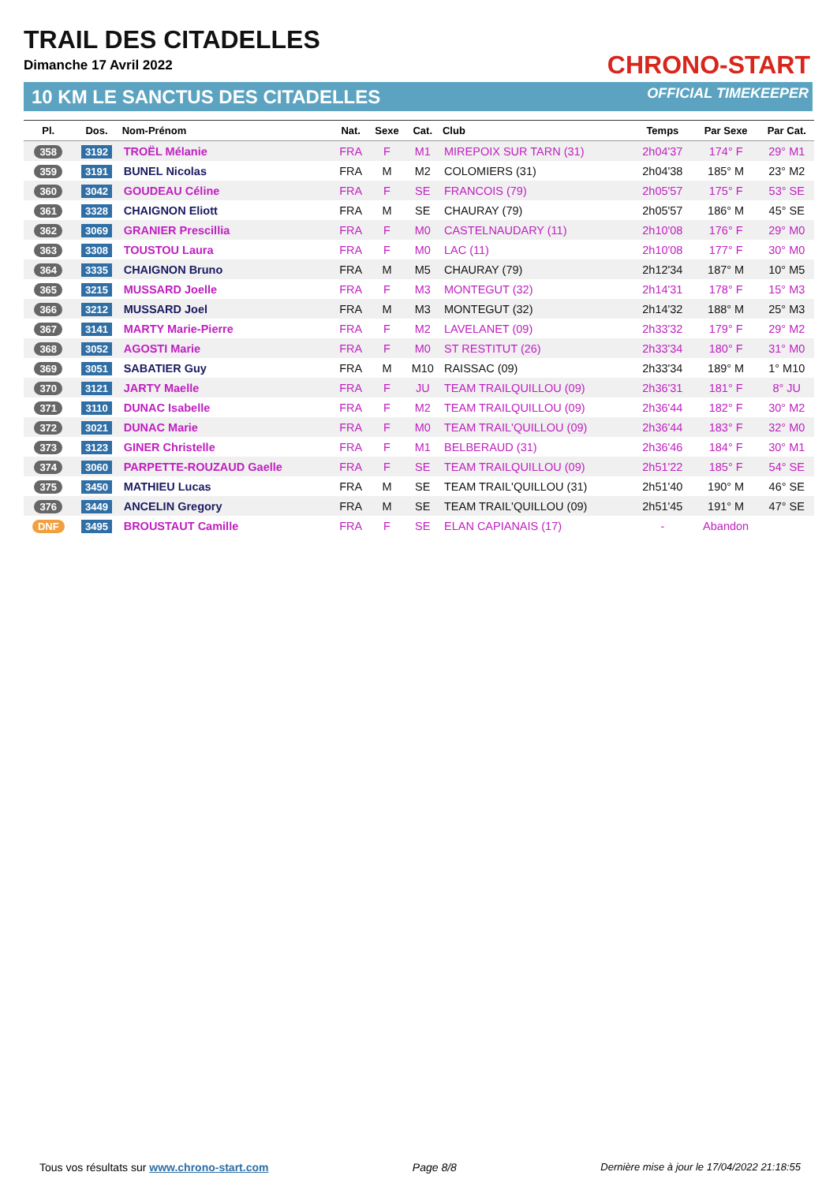TRAIL DES CITADELLES
Dimanche 17 Avril 2022
10 KM LE SANCTUS DES CITADELLES
CHRONO-START
OFFICIAL TIMEKEEPER
| Pl. | Dos. | Nom-Prénom | Nat. | Sexe | Cat. | Club | Temps | Par Sexe | Par Cat. |
| --- | --- | --- | --- | --- | --- | --- | --- | --- | --- |
| 358 | 3192 | TROËL Mélanie | FRA | F | M1 | MIREPOIX SUR TARN (31) | 2h04'37 | 174° F | 29° M1 |
| 359 | 3191 | BUNEL Nicolas | FRA | M | M2 | COLOMIERS (31) | 2h04'38 | 185° M | 23° M2 |
| 360 | 3042 | GOUDEAU Céline | FRA | F | SE | FRANCOIS (79) | 2h05'57 | 175° F | 53° SE |
| 361 | 3328 | CHAIGNON Eliott | FRA | M | SE | CHAURAY (79) | 2h05'57 | 186° M | 45° SE |
| 362 | 3069 | GRANIER Prescillia | FRA | F | M0 | CASTELNAUDARY (11) | 2h10'08 | 176° F | 29° M0 |
| 363 | 3308 | TOUSTOU Laura | FRA | F | M0 | LAC (11) | 2h10'08 | 177° F | 30° M0 |
| 364 | 3335 | CHAIGNON Bruno | FRA | M | M5 | CHAURAY (79) | 2h12'34 | 187° M | 10° M5 |
| 365 | 3215 | MUSSARD Joelle | FRA | F | M3 | MONTEGUT (32) | 2h14'31 | 178° F | 15° M3 |
| 366 | 3212 | MUSSARD Joel | FRA | M | M3 | MONTEGUT (32) | 2h14'32 | 188° M | 25° M3 |
| 367 | 3141 | MARTY Marie-Pierre | FRA | F | M2 | LAVELANET (09) | 2h33'32 | 179° F | 29° M2 |
| 368 | 3052 | AGOSTI Marie | FRA | F | M0 | ST RESTITUT (26) | 2h33'34 | 180° F | 31° M0 |
| 369 | 3051 | SABATIER Guy | FRA | M | M10 | RAISSAC (09) | 2h33'34 | 189° M | 1° M10 |
| 370 | 3121 | JARTY Maelle | FRA | F | JU | TEAM TRAILQUILLOU (09) | 2h36'31 | 181° F | 8° JU |
| 371 | 3110 | DUNAC Isabelle | FRA | F | M2 | TEAM TRAILQUILLOU (09) | 2h36'44 | 182° F | 30° M2 |
| 372 | 3021 | DUNAC Marie | FRA | F | M0 | TEAM TRAIL'QUILLOU (09) | 2h36'44 | 183° F | 32° M0 |
| 373 | 3123 | GINER Christelle | FRA | F | M1 | BELBERAUD (31) | 2h36'46 | 184° F | 30° M1 |
| 374 | 3060 | PARPETTE-ROUZAUD Gaelle | FRA | F | SE | TEAM TRAILQUILLOU (09) | 2h51'22 | 185° F | 54° SE |
| 375 | 3450 | MATHIEU Lucas | FRA | M | SE | TEAM TRAIL'QUILLOU (31) | 2h51'40 | 190° M | 46° SE |
| 376 | 3449 | ANCELIN Gregory | FRA | M | SE | TEAM TRAIL'QUILLOU (09) | 2h51'45 | 191° M | 47° SE |
| DNF | 3495 | BROUSTAUT Camille | FRA | F | SE | ELAN CAPIANAIS (17) | - | Abandon | |
Tous vos résultats sur www.chrono-start.com Page 8/8 Dernière mise à jour le 17/04/2022 21:18:55